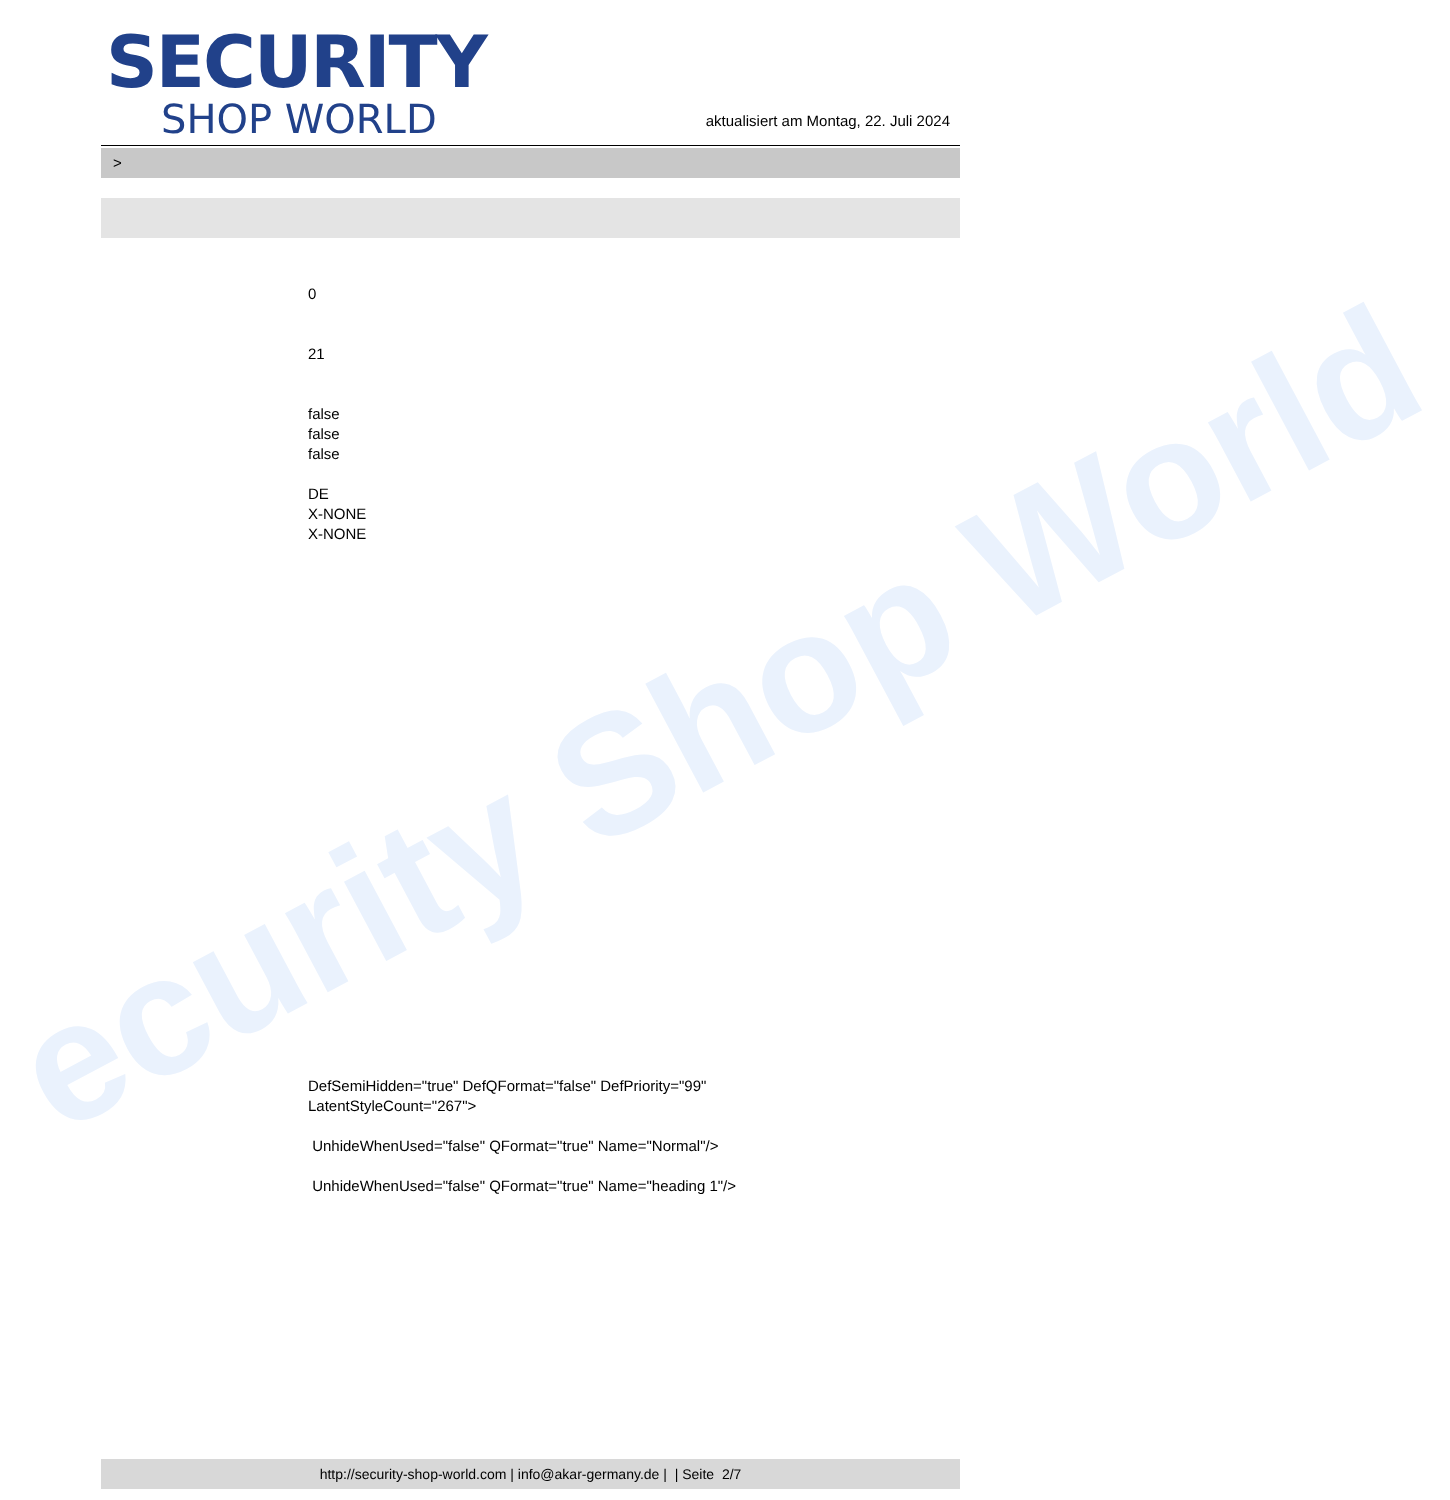ecurity Shop World
SECURITY
SHOP WORLD
aktualisiert am Montag, 22. Juli 2024
>
0
21
false
false
false
DE
X-NONE
X-NONE
DefSemiHidden="true" DefQFormat="false" DefPriority="99"
LatentStyleCount="267">
UnhideWhenUsed="false" QFormat="true" Name="Normal"/>
UnhideWhenUsed="false" QFormat="true" Name="heading 1"/>
http://security-shop-world.com | info@akar-germany.de | | Seite 2/7